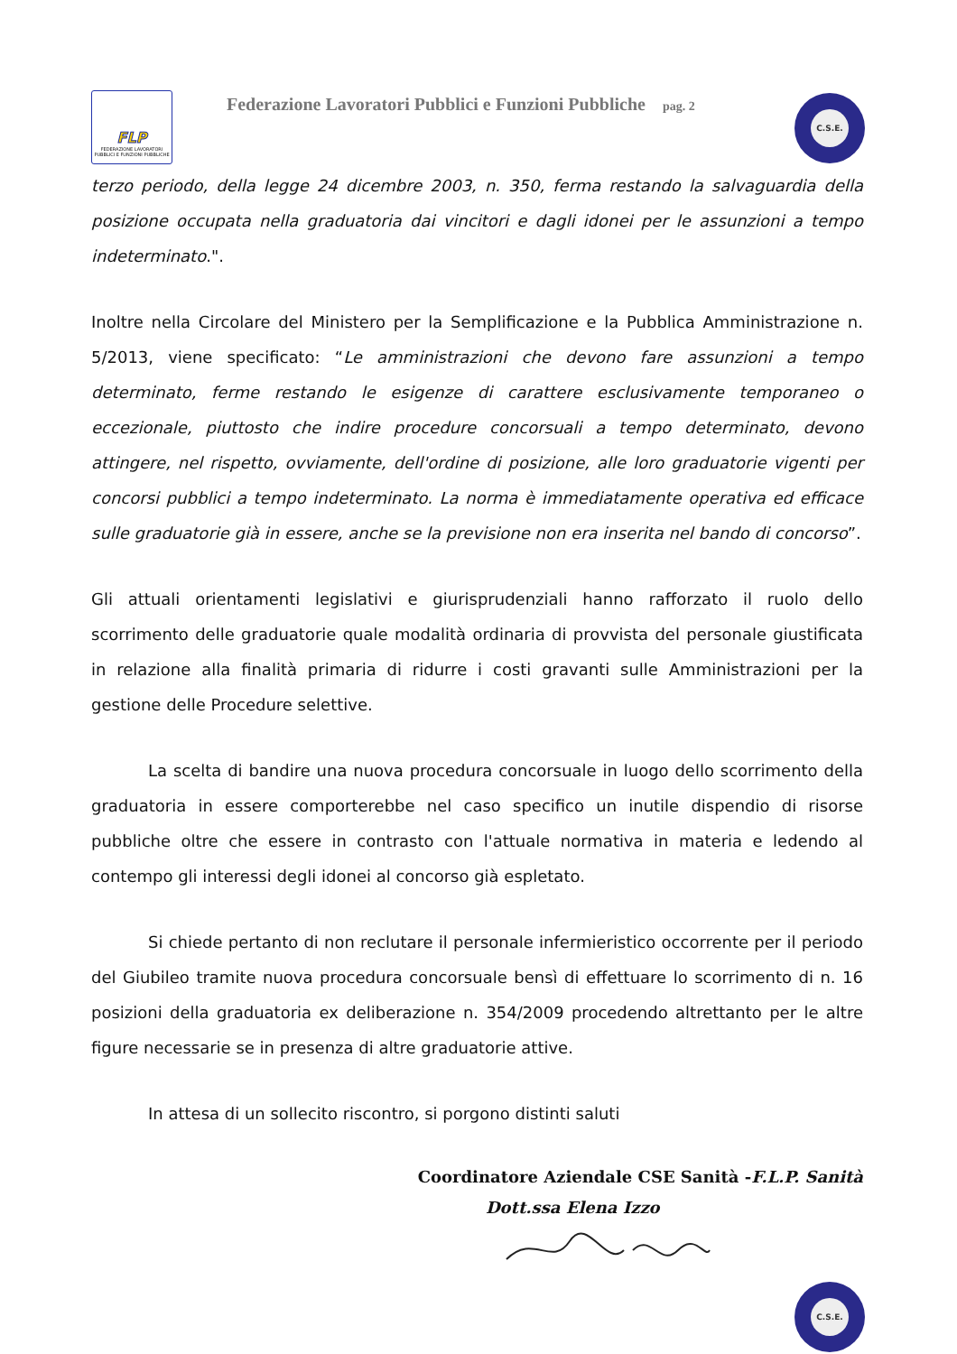FLP
FEDERAZIONE LAVORATORI PUBBLICI E FUNZIONI PUBBLICHE
Federazione Lavoratori Pubblici e Funzioni Pubbliche pag. 2
C.S.E.
terzo periodo, della legge 24 dicembre 2003, n. 350, ferma restando la salvaguardia della posizione occupata nella graduatoria dai vincitori e dagli idonei per le assunzioni a tempo indeterminato.".
Inoltre nella Circolare del Ministero per la Semplificazione e la Pubblica Amministrazione n. 5/2013, viene specificato: “Le amministrazioni che devono fare assunzioni a tempo determinato, ferme restando le esigenze di carattere esclusivamente temporaneo o eccezionale, piuttosto che indire procedure concorsuali a tempo determinato, devono attingere, nel rispetto, ovviamente, dell'ordine di posizione, alle loro graduatorie vigenti per concorsi pubblici a tempo indeterminato. La norma è immediatamente operativa ed efficace sulle graduatorie già in essere, anche se la previsione non era inserita nel bando di concorso”.
Gli attuali orientamenti legislativi e giurisprudenziali hanno rafforzato il ruolo dello scorrimento delle graduatorie quale modalità ordinaria di provvista del personale giustificata in relazione alla finalità primaria di ridurre i costi gravanti sulle Amministrazioni per la gestione delle Procedure selettive.
La scelta di bandire una nuova procedura concorsuale in luogo dello scorrimento della graduatoria in essere comporterebbe nel caso specifico un inutile dispendio di risorse pubbliche oltre che essere in contrasto con l'attuale normativa in materia e ledendo al contempo gli interessi degli idonei al concorso già espletato.
Si chiede pertanto di non reclutare il personale infermieristico occorrente per il periodo del Giubileo tramite nuova procedura concorsuale bensì di effettuare lo scorrimento di n. 16 posizioni della graduatoria ex deliberazione n. 354/2009 procedendo altrettanto per le altre figure necessarie se in presenza di altre graduatorie attive.
In attesa di un sollecito riscontro, si porgono distinti saluti
Coordinatore Aziendale CSE Sanità -F.L.P. Sanità
Dott.ssa Elena Izzo
C.S.E.